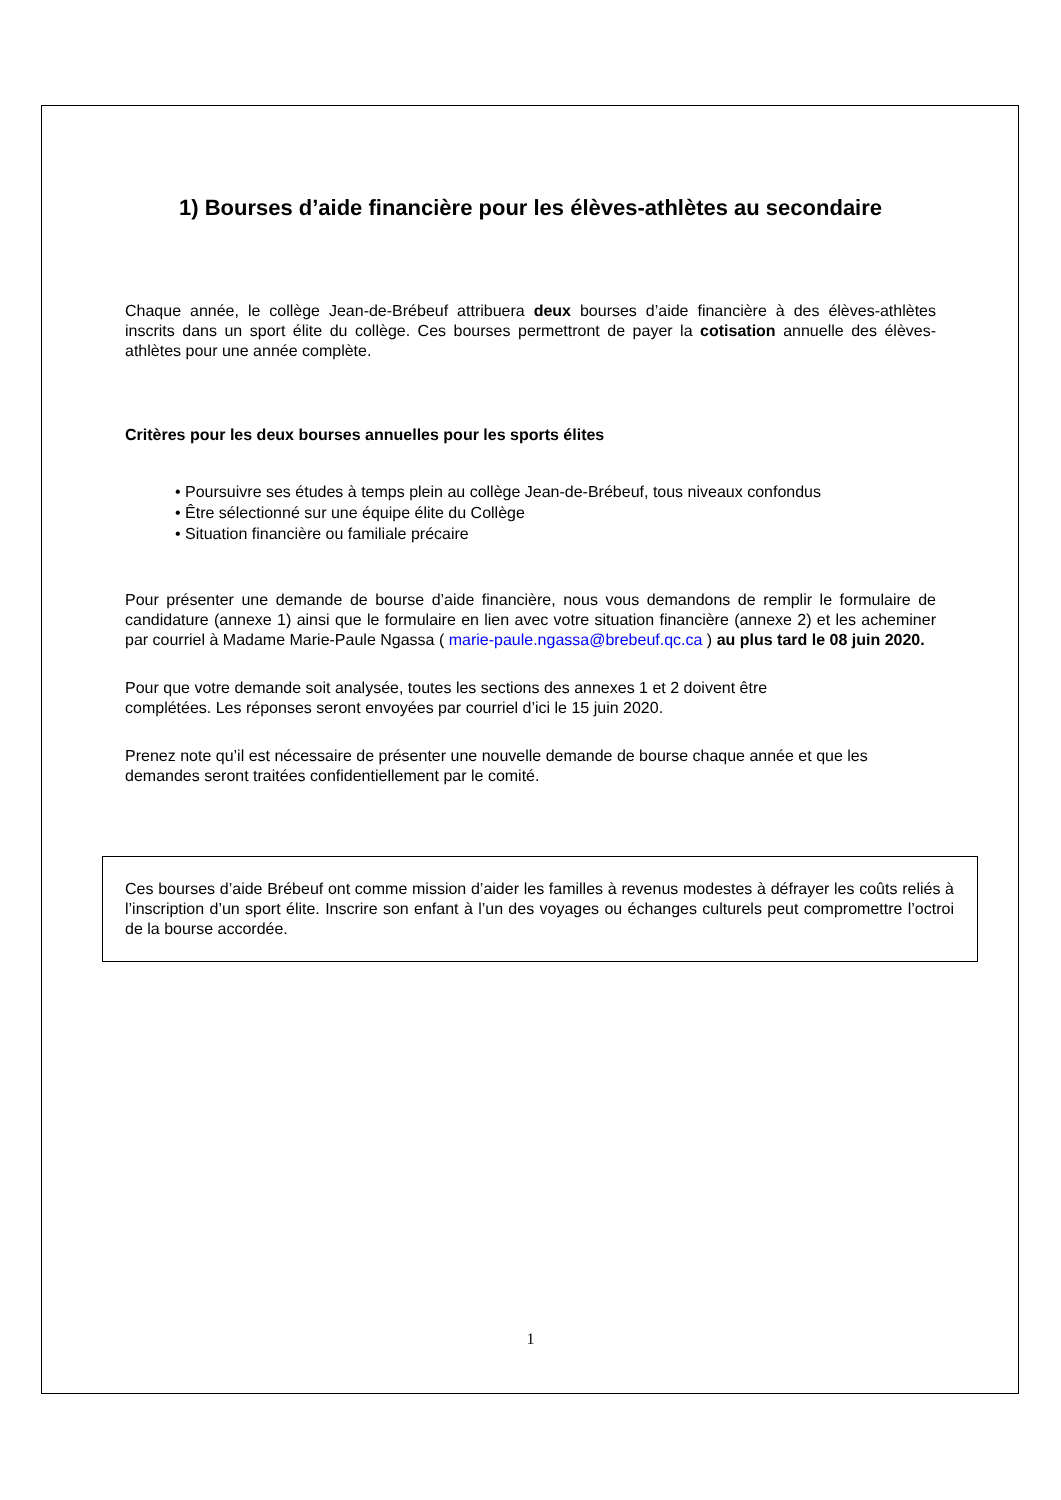1) Bourses d’aide financière pour les élèves-athlètes au secondaire
Chaque année, le collège Jean-de-Brébeuf attribuera deux bourses d’aide financière à des élèves-athlètes inscrits dans un sport élite du collège. Ces bourses permettront de payer la cotisation annuelle des élèves-athlètes pour une année complète.
Critères pour les deux bourses annuelles pour les sports élites
• Poursuivre ses études à temps plein au collège Jean-de-Brébeuf, tous niveaux confondus
• Être sélectionné sur une équipe élite du Collège
• Situation financière ou familiale précaire
Pour présenter une demande de bourse d’aide financière, nous vous demandons de remplir le formulaire de candidature (annexe 1) ainsi que le formulaire en lien avec votre situation financière (annexe 2) et les acheminer par courriel à Madame Marie-Paule Ngassa ( marie-paule.ngassa@brebeuf.qc.ca ) au plus tard le 08 juin 2020.
Pour que votre demande soit analysée, toutes les sections des annexes 1 et 2 doivent être
complétées. Les réponses seront envoyées par courriel d’ici le 15 juin 2020.
Prenez note qu’il est nécessaire de présenter une nouvelle demande de bourse chaque année et que les demandes seront traitées confidentiellement par le comité.
Ces bourses d’aide Brébeuf ont comme mission d’aider les familles à revenus modestes à défrayer les coûts reliés à l’inscription d’un sport élite. Inscrire son enfant à l’un des voyages ou échanges culturels peut compromettre l’octroi de la bourse accordée.
1